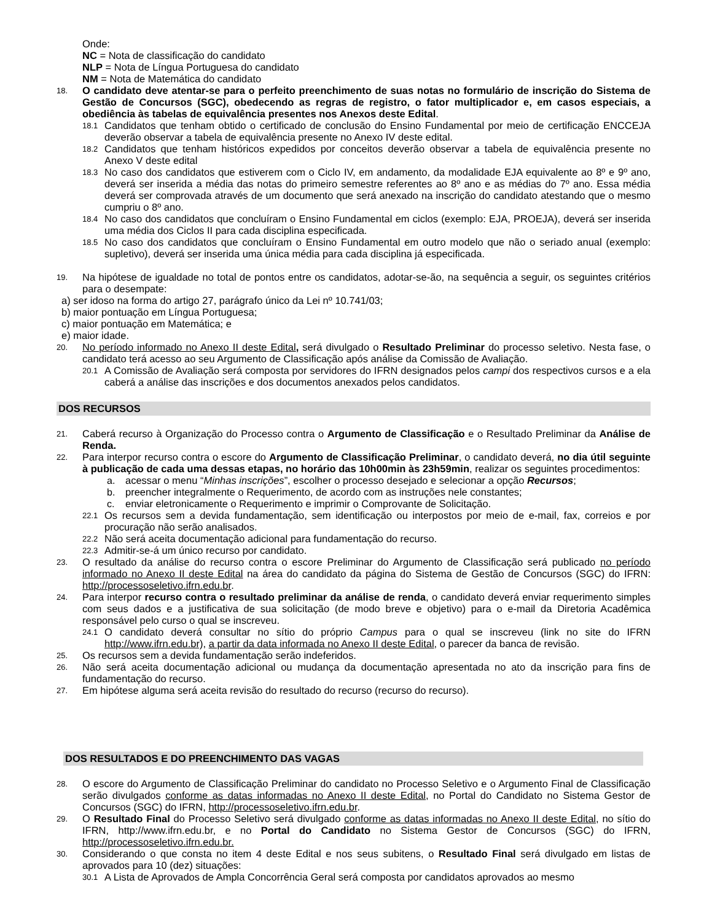Onde:
NC = Nota de classificação do candidato
NLP = Nota de Língua Portuguesa do candidato
NM = Nota de Matemática do candidato
18.
O candidato deve atentar-se para o perfeito preenchimento de suas notas no formulário de inscrição do Sistema de Gestão de Concursos (SGC), obedecendo as regras de registro, o fator multiplicador e, em casos especiais, a obediência às tabelas de equivalência presentes nos Anexos deste Edital.
18.1
Candidatos que tenham obtido o certificado de conclusão do Ensino Fundamental por meio de certificação ENCCEJA deverão observar a tabela de equivalência presente no Anexo IV deste edital.
18.2
Candidatos que tenham históricos expedidos por conceitos deverão observar a tabela de equivalência presente no Anexo V deste edital
18.3
No caso dos candidatos que estiverem com o Ciclo IV, em andamento, da modalidade EJA equivalente ao 8º e 9º ano, deverá ser inserida a média das notas do primeiro semestre referentes ao 8º ano e as médias do 7º ano. Essa média deverá ser comprovada através de um documento que será anexado na inscrição do candidato atestando que o mesmo cumpriu o 8º ano.
18.4
No caso dos candidatos que concluíram o Ensino Fundamental em ciclos (exemplo: EJA, PROEJA), deverá ser inserida uma média dos Ciclos II para cada disciplina especificada.
18.5
No caso dos candidatos que concluíram o Ensino Fundamental em outro modelo que não o seriado anual (exemplo: supletivo), deverá ser inserida uma única média para cada disciplina já especificada.
19.
Na hipótese de igualdade no total de pontos entre os candidatos, adotar-se-ão, na sequência a seguir, os seguintes critérios para o desempate:
a) ser idoso na forma do artigo 27, parágrafo único da Lei nº 10.741/03;
b) maior pontuação em Língua Portuguesa;
c) maior pontuação em Matemática; e
e) maior idade.
20.
No período informado no Anexo II deste Edital, será divulgado o Resultado Preliminar do processo seletivo. Nesta fase, o candidato terá acesso ao seu Argumento de Classificação após análise da Comissão de Avaliação.
20.1
A Comissão de Avaliação será composta por servidores do IFRN designados pelos campi dos respectivos cursos e a ela caberá a análise das inscrições e dos documentos anexados pelos candidatos.
DOS RECURSOS
21.
Caberá recurso à Organização do Processo contra o Argumento de Classificação e o Resultado Preliminar da Análise de Renda.
22.
Para interpor recurso contra o escore do Argumento de Classificação Preliminar, o candidato deverá, no dia útil seguinte à publicação de cada uma dessas etapas, no horário das 10h00min às 23h59min, realizar os seguintes procedimentos:
a. acessar o menu “Minhas inscrições”, escolher o processo desejado e selecionar a opção Recursos;
b. preencher integralmente o Requerimento, de acordo com as instruções nele constantes;
c. enviar eletronicamente o Requerimento e imprimir o Comprovante de Solicitação.
22.1
Os recursos sem a devida fundamentação, sem identificação ou interpostos por meio de e-mail, fax, correios e por procuração não serão analisados.
22.2
Não será aceita documentação adicional para fundamentação do recurso.
22.3
Admitir-se-á um único recurso por candidato.
23.
O resultado da análise do recurso contra o escore Preliminar do Argumento de Classificação será publicado no período informado no Anexo II deste Edital na área do candidato da página do Sistema de Gestão de Concursos (SGC) do IFRN: http://processoseletivo.ifrn.edu.br.
24.
Para interpor recurso contra o resultado preliminar da análise de renda, o candidato deverá enviar requerimento simples com seus dados e a justificativa de sua solicitação (de modo breve e objetivo) para o e-mail da Diretoria Acadêmica responsável pelo curso o qual se inscreveu.
24.1
O candidato deverá consultar no sítio do próprio Campus para o qual se inscreveu (link no site do IFRN http://www.ifrn.edu.br), a partir da data informada no Anexo II deste Edital, o parecer da banca de revisão.
25.
Os recursos sem a devida fundamentação serão indeferidos.
26.
Não será aceita documentação adicional ou mudança da documentação apresentada no ato da inscrição para fins de fundamentação do recurso.
27.
Em hipótese alguma será aceita revisão do resultado do recurso (recurso do recurso).
DOS RESULTADOS E DO PREENCHIMENTO DAS VAGAS
28.
O escore do Argumento de Classificação Preliminar do candidato no Processo Seletivo e o Argumento Final de Classificação serão divulgados conforme as datas informadas no Anexo II deste Edital, no Portal do Candidato no Sistema Gestor de Concursos (SGC) do IFRN, http://processoseletivo.ifrn.edu.br.
29.
O Resultado Final do Processo Seletivo será divulgado conforme as datas informadas no Anexo II deste Edital, no sítio do IFRN, http://www.ifrn.edu.br, e no Portal do Candidato no Sistema Gestor de Concursos (SGC) do IFRN, http://processoseletivo.ifrn.edu.br.
30.
Considerando o que consta no item 4 deste Edital e nos seus subitens, o Resultado Final será divulgado em listas de aprovados para 10 (dez) situações:
30.1
A Lista de Aprovados de Ampla Concorrência Geral será composta por candidatos aprovados ao mesmo